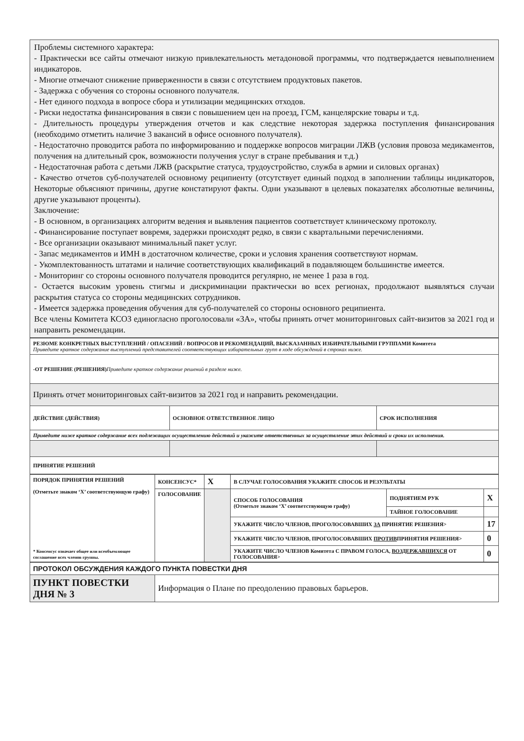Проблемы системного характера:
- Практически все сайты отмечают низкую привлекательность метадоновой программы, что подтверждается невыполнением индикаторов.
- Многие отмечают снижение приверженности в связи с отсутствием продуктовых пакетов.
- Задержка с обучения со стороны основного получателя.
- Нет единого подхода в вопросе сбора и утилизации медицинских отходов.
- Риски недостатка финансирования в связи с повышением цен на проезд, ГСМ, канцелярские товары и т.д.
- Длительность процедуры утверждения отчетов и как следствие некоторая задержка поступления финансирования (необходимо отметить наличие 3 вакансий в офисе основного получателя).
- Недостаточно проводится работа по информированию и поддержке вопросов миграции ЛЖВ (условия провоза медикаментов, получения на длительный срок, возможности получения услуг в стране пребывания и т.д.)
- Недостаточная работа с детьми ЛЖВ (раскрытие статуса, трудоустройство, служба в армии и силовых органах)
- Качество отчетов суб-получателей основному реципиенту (отсутствует единый подход в заполнении таблицы индикаторов, Некоторые объясняют причины, другие констатируют факты. Одни указывают в целевых показателях абсолютные величины, другие указывают проценты).
Заключение:
- В основном, в организациях алгоритм ведения и выявления пациентов соответствует клиническому протоколу.
- Финансирование поступает вовремя, задержки происходят редко, в связи с квартальными перечислениями.
- Все организации оказывают минимальный пакет услуг.
- Запас медикаментов и ИМН в достаточном количестве, сроки и условия хранения соответствуют нормам.
- Укомплектованность штатами и наличие соответствующих квалификаций в подавляющем большинстве имеется.
- Мониторинг со стороны основного получателя проводится регулярно, не менее 1 раза в год.
- Остается высоким уровень стигмы и дискриминации практически во всех регионах, продолжают выявляться случаи раскрытия статуса со стороны медицинских сотрудников.
- Имеется задержка проведения обучения для суб-получателей со стороны основного реципиента.
Все члены Комитета КСОЗ единогласно проголосовали «ЗА», чтобы принять отчет мониторинговых сайт-визитов за 2021 год и направить рекомендации.
| РЕЗЮМЕ КОНКРЕТНЫХ ВЫСТУПЛЕНИЙ / ОПАСЕНИЙ / ВОПРОСОВ И РЕКОМЕНДАЦИЙ, ВЫСКАЗАННЫХ ИЗБИРАТЕЛЬНЫМИ ГРУППАМИ Комитета Приведите краткое содержание выступлений представителей соответствующих избирательных групп в ходе обсуждений в строках ниже. | | |
| -ОТ РЕШЕНИЕ (РЕШЕНИЯ) Приведите краткое содержание решений в разделе ниже. | | |
| Принять отчет мониторинговых сайт-визитов за 2021 год и направить рекомендации. | | |
| ДЕЙСТВИЕ (ДЕЙСТВИЯ) | ОСНОВНОЕ ОТВЕТСТВЕННОЕ ЛИЦО | СРОК ИСПОЛНЕНИЯ |
| Приведите ниже краткое содержание всех подлежащих осуществлению действий и укажите ответственных за осуществление этих действий и сроки их исполнения. | | |
| ПРИНЯТИЕ РЕШЕНИЙ | | |
| ПОРЯДОК ПРИНЯТИЯ РЕШЕНИЙ (Отметьте знаком ‘X’ соответствующую графу) * Консенсус означает общее или всеобъемлющее соглашение всех членов группы. | КОНСЕНСУС* | X | В СЛУЧАЕ ГОЛОСОВАНИЯ УКАЖИТЕ СПОСОБ И РЕЗУЛЬТАТЫ | | |
| | ГОЛОСОВАНИЕ | | СПОСОБ ГОЛОСОВАНИЯ (Отметьте знаком ‘X’ соответствующую графу) | ПОДНЯТИЕМ РУК | X |
| | | | | ТАЙНОЕ ГОЛОСОВАНИЕ | |
| | | | УКАЖИТЕ ЧИСЛО ЧЛЕНОВ, ПРОГОЛОСОВАВШИХ ЗА ПРИНЯТИЕ РЕШЕНИЯ> | | 17 |
| | | | УКАЖИТЕ ЧИСЛО ЧЛЕНОВ, ПРОГОЛОСОВАВШИХ ПРОТИВ ПРИНЯТИЯ РЕШЕНИЯ> | | 0 |
| | | | УКАЖИТЕ ЧИСЛО ЧЛЕНОВ Комитета С ПРАВОМ ГОЛОСА, ВОЗДЕРЖАВШИХСЯ ОТ ГОЛОСОВАНИЯ> | | 0 |
| ПРОТОКОЛ ОБСУЖДЕНИЯ КАЖДОГО ПУНКТА ПОВЕСТКИ ДНЯ | |
| ПУНКТ ПОВЕСТКИ ДНЯ № 3 | Информация о Плане по преодолению правовых барьеров. |